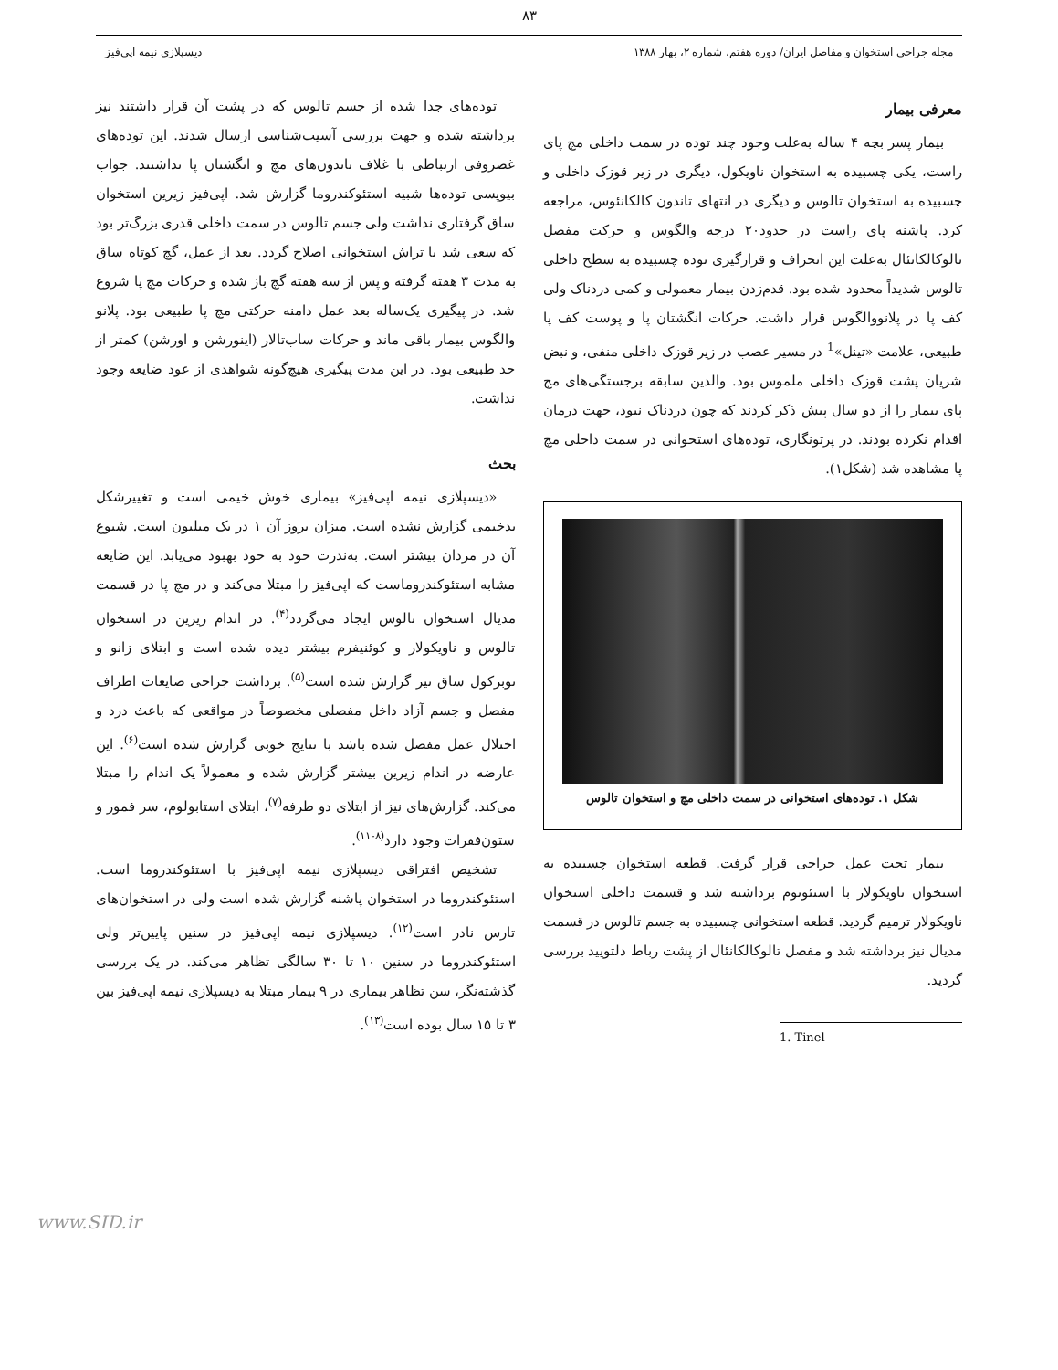۸۳
مجله جراحی استخوان و مفاصل ایران/ دوره هفتم، شماره ۲، بهار ۱۳۸۸
دیسپلازی نیمه اپی‌فیز
معرفی بیمار
بیمار پسر بچه ۴ ساله به‌علت وجود چند توده در سمت داخلی مچ پای راست، یکی چسبیده به استخوان ناویکول، دیگری در زیر قوزک داخلی و چسبیده به استخوان تالوس و دیگری در انتهای تاندون کالکانئوس، مراجعه کرد. پاشنه پای راست در حدود۲۰ درجه والگوس و حرکت مفصل تالوکالکانئال به‌علت این انحراف و قرارگیری توده چسبیده به سطح داخلی تالوس شدیداً محدود شده بود. قدم‌زدن بیمار معمولی و کمی دردناک ولی کف پا در پلانووالگوس قرار داشت. حرکات انگشتان پا و پوست کف پا طبیعی، علامت «تینل»<sup>1</sup> در مسیر عصب در زیر قوزک داخلی منفی، و نبض شریان پشت قوزک داخلی ملموس بود. والدین سابقه برجستگی‌های مچ پای بیمار را از دو سال پیش ذکر کردند که چون دردناک نبود، جهت درمان اقدام نکرده بودند. در پرتونگاری، توده‌های استخوانی در سمت داخلی مچ پا مشاهده شد (شکل۱).
شکل ۱. توده‌های استخوانی در سمت داخلی مچ و استخوان تالوس
بیمار تحت عمل جراحی قرار گرفت. قطعه استخوان چسبیده به استخوان ناویکولار با استئوتوم برداشته شد و قسمت داخلی استخوان ناویکولار ترمیم گردید. قطعه استخوانی چسبیده به جسم تالوس در قسمت مدیال نیز برداشته شد و مفصل تالوکالکانئال از پشت رباط دلتویید بررسی گردید.
1. Tinel
توده‌های جدا شده از جسم تالوس که در پشت آن قرار داشتند نیز برداشته شده و جهت بررسی آسیب‌شناسی ارسال شدند. این توده‌های غضروفی ارتباطی با غلاف تاندون‌های مچ و انگشتان پا نداشتند. جواب بیوپسی توده‌ها شبیه استئوکندروما گزارش شد. اپی‌فیز زیرین استخوان ساق گرفتاری نداشت ولی جسم تالوس در سمت داخلی قدری بزرگ‌تر بود که سعی شد با تراش استخوانی اصلاح گردد. بعد از عمل، گچ کوتاه ساق به مدت ۳ هفته گرفته و پس از سه هفته گچ باز شده و حرکات مچ پا شروع شد. در پیگیری یک‌ساله بعد عمل دامنه حرکتی مچ پا طبیعی بود. پلانو والگوس بیمار باقی ماند و حرکات ساب‌تالار (اینورشن و اورشن) کمتر از حد طبیعی بود. در این مدت پیگیری هیچ‌گونه شواهدی از عود ضایعه وجود نداشت.
بحث
«دیسپلازی نیمه اپی‌فیز» بیماری خوش خیمی است و تغییرشکل بدخیمی گزارش نشده است. میزان بروز آن ۱ در یک میلیون است. شیوع آن در مردان بیشتر است. به‌ندرت خود به خود بهبود می‌یابد. این ضایعه مشابه استئوکندروماست که اپی‌فیز را مبتلا می‌کند و در مچ پا در قسمت مدیال استخوان تالوس ایجاد می‌گردد<sup>(۴)</sup>. در اندام زیرین در استخوان تالوس و ناویکولار و کوئنیفرم بیشتر دیده شده است و ابتلای زانو و توبرکول ساق نیز گزارش شده است<sup>(۵)</sup>. برداشت جراحی ضایعات اطراف مفصل و جسم آزاد داخل مفصلی مخصوصاً در مواقعی که باعث درد و اختلال عمل مفصل شده باشد با نتایج خوبی گزارش شده است<sup>(۶)</sup>. این عارضه در اندام زیرین بیشتر گزارش شده و معمولاً یک اندام را مبتلا می‌کند. گزارش‌های نیز از ابتلای دو طرفه<sup>(۷)</sup>، ابتلای استابولوم، سر فمور و ستون‌فقرات وجود دارد<sup>(۸-۱۱)</sup>.
تشخیص افتراقی دیسپلازی نیمه اپی‌فیز با استئوکندروما است. استئوکندروما در استخوان پاشنه گزارش شده است ولی در استخوان‌های تارس نادر است<sup>(۱۲)</sup>. دیسپلازی نیمه اپی‌فیز در سنین پایین‌تر ولی استئوکندروما در سنین ۱۰ تا ۳۰ سالگی تظاهر می‌کند. در یک بررسی گذشته‌نگر، سن تظاهر بیماری در ۹ بیمار مبتلا به دیسپلازی نیمه اپی‌فیز بین ۳ تا ۱۵ سال بوده است<sup>(۱۳)</sup>.
www.SID.ir